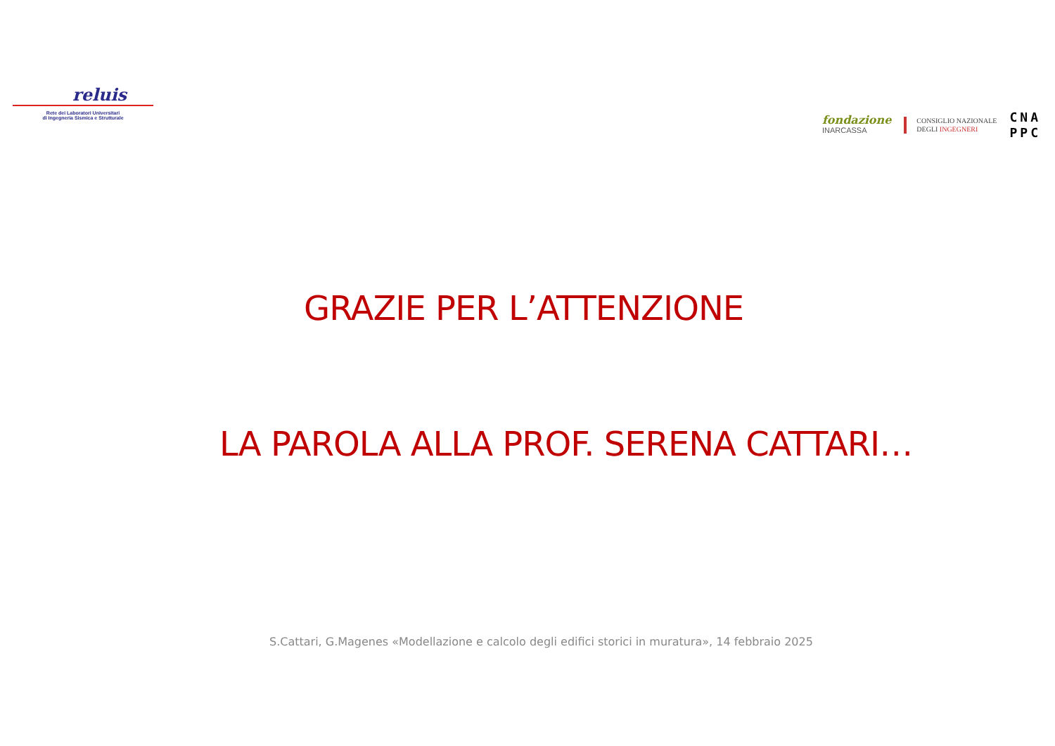reluis
Rete dei Laboratori Universitari
di Ingegneria Sismica e Strutturale
fondazione
INARCASSA
CONSIGLIO NAZIONALE
DEGLI INGEGNERI
CNA
PPC
GRAZIE PER L’ATTENZIONE
LA PAROLA ALLA PROF. SERENA CATTARI…
S.Cattari, G.Magenes «Modellazione e calcolo degli edifici storici in muratura», 14 febbraio 2025